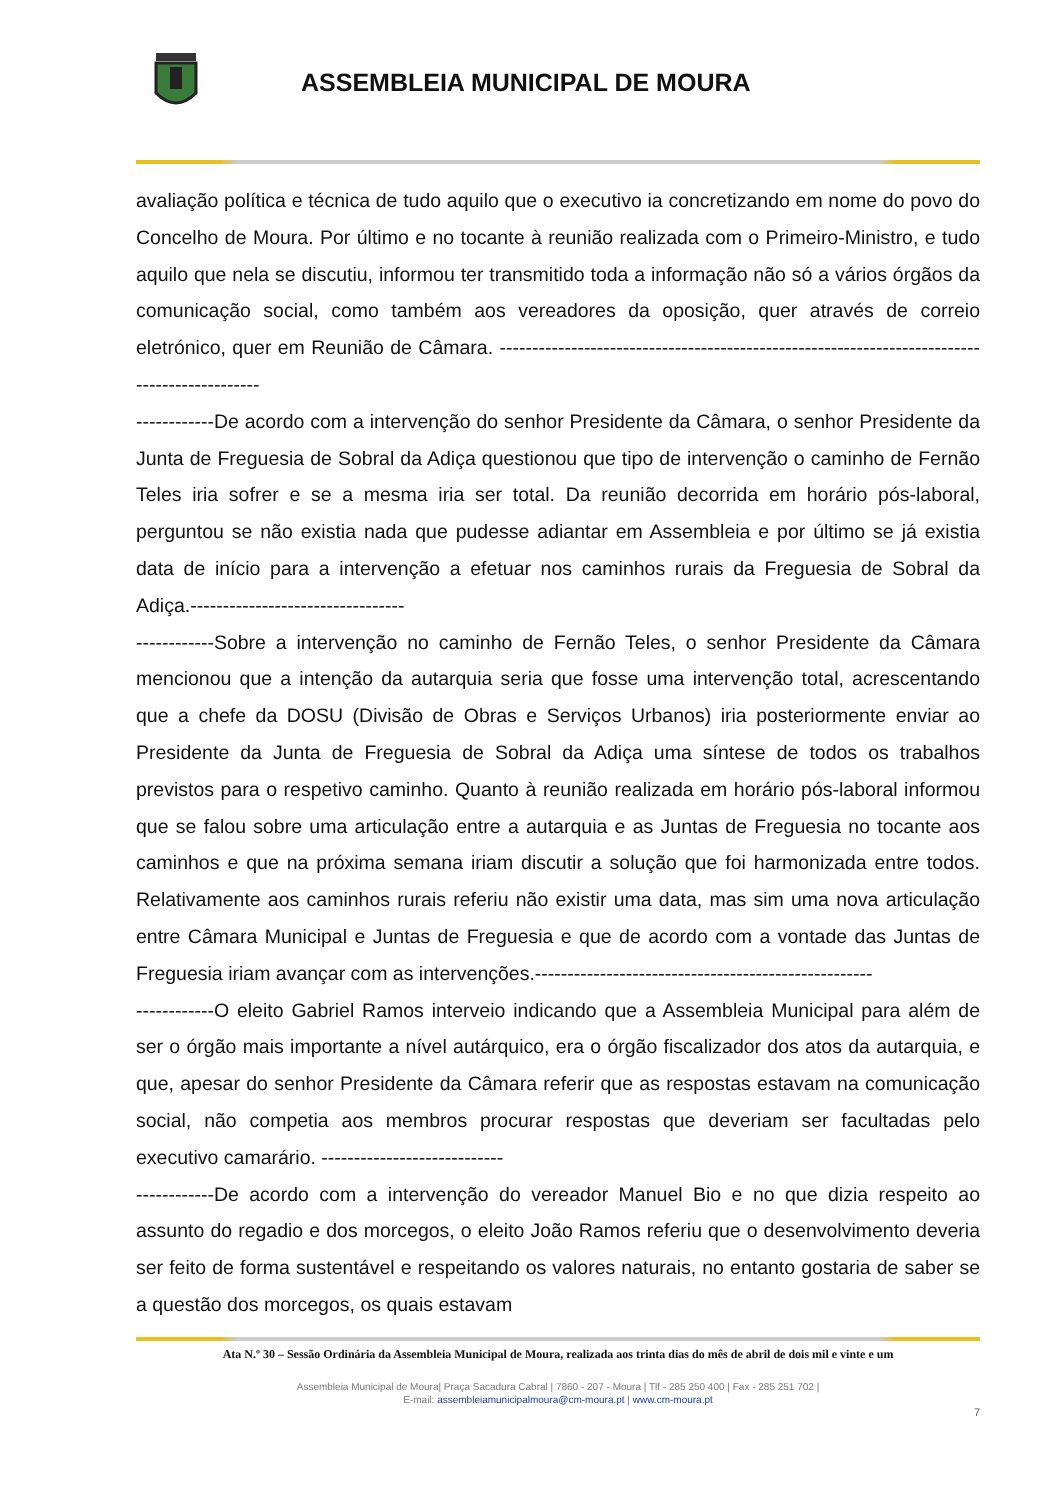ASSEMBLEIA MUNICIPAL DE MOURA
avaliação política e técnica de tudo aquilo que o executivo ia concretizando em nome do povo do Concelho de Moura. Por último e no tocante à reunião realizada com o Primeiro-Ministro, e tudo aquilo que nela se discutiu, informou ter transmitido toda a informação não só a vários órgãos da comunicação social, como também aos vereadores da oposição, quer através de correio eletrónico, quer em Reunião de Câmara. ---------------------------------------------------------------------------------------------
------------De acordo com a intervenção do senhor Presidente da Câmara, o senhor Presidente da Junta de Freguesia de Sobral da Adiça questionou que tipo de intervenção o caminho de Fernão Teles iria sofrer e se a mesma iria ser total. Da reunião decorrida em horário pós-laboral, perguntou se não existia nada que pudesse adiantar em Assembleia e por último se já existia data de início para a intervenção a efetuar nos caminhos rurais da Freguesia de Sobral da Adiça.---------------------------------
------------Sobre a intervenção no caminho de Fernão Teles, o senhor Presidente da Câmara mencionou que a intenção da autarquia seria que fosse uma intervenção total, acrescentando que a chefe da DOSU (Divisão de Obras e Serviços Urbanos) iria posteriormente enviar ao Presidente da Junta de Freguesia de Sobral da Adiça uma síntese de todos os trabalhos previstos para o respetivo caminho. Quanto à reunião realizada em horário pós-laboral informou que se falou sobre uma articulação entre a autarquia e as Juntas de Freguesia no tocante aos caminhos e que na próxima semana iriam discutir a solução que foi harmonizada entre todos. Relativamente aos caminhos rurais referiu não existir uma data, mas sim uma nova articulação entre Câmara Municipal e Juntas de Freguesia e que de acordo com a vontade das Juntas de Freguesia iriam avançar com as intervenções.----------------------------------------------------
------------O eleito Gabriel Ramos interveio indicando que a Assembleia Municipal para além de ser o órgão mais importante a nível autárquico, era o órgão fiscalizador dos atos da autarquia, e que, apesar do senhor Presidente da Câmara referir que as respostas estavam na comunicação social, não competia aos membros procurar respostas que deveriam ser facultadas pelo executivo camarário. ----------------------------
------------De acordo com a intervenção do vereador Manuel Bio e no que dizia respeito ao assunto do regadio e dos morcegos, o eleito João Ramos referiu que o desenvolvimento deveria ser feito de forma sustentável e respeitando os valores naturais, no entanto gostaria de saber se a questão dos morcegos, os quais estavam
Ata N.º 30 – Sessão Ordinária da Assembleia Municipal de Moura, realizada aos trinta dias do mês de abril de dois mil e vinte e um
Assembleia Municipal de Moura| Praça Sacadura Cabral | 7860 - 207 - Moura | Tlf - 285 250 400 | Fax - 285 251 702 |
E-mail: assembleiamunicipalmoura@cm-moura.pt | www.cm-moura.pt
7